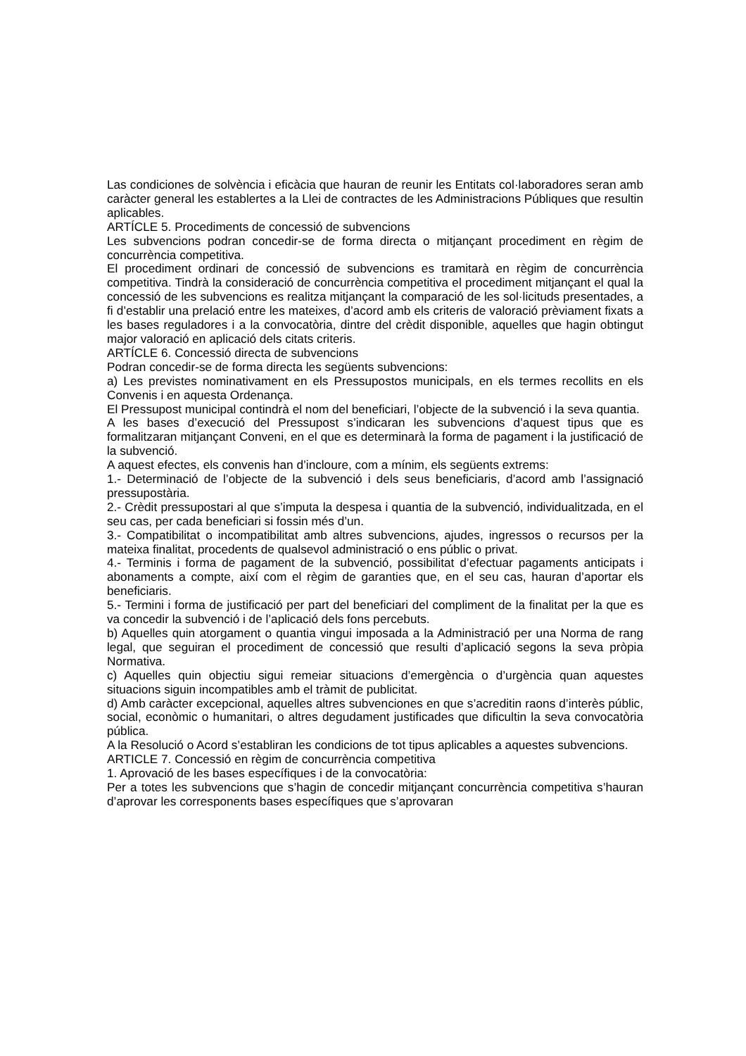Las condiciones de solvència i eficàcia que hauran de reunir les Entitats col·laboradores seran amb caràcter general les establertes a la Llei de contractes de les Administracions Públiques que resultin aplicables.
ARTÍCLE 5. Procediments de concessió de subvencions
Les subvencions podran concedir-se de forma directa o mitjançant procediment en règim de concurrència competitiva.
El procediment ordinari de concessió de subvencions es tramitarà en règim de concurrència competitiva. Tindrà la consideració de concurrència competitiva el procediment mitjançant el qual la concessió de les subvencions es realitza mitjançant la comparació de les sol·licituds presentades, a fi d’establir una prelació entre les mateixes, d’acord amb els criteris de valoració prèviament fixats a les bases reguladores i a la convocatòria, dintre del crèdit disponible, aquelles que hagin obtingut major valoració en aplicació dels citats criteris.
ARTÍCLE 6. Concessió directa de subvencions
Podran concedir-se de forma directa les següents subvencions:
a) Les previstes nominativament en els Pressupostos municipals, en els termes recollits en els Convenis i en aquesta Ordenança.
El Pressupost municipal contindrà el nom del beneficiari, l’objecte de la subvenció i la seva quantia.
A les bases d’execució del Pressupost s’indicaran les subvencions d’aquest tipus que es formalitzaran mitjançant Conveni, en el que es determinarà la forma de pagament i la justificació de la subvenció.
A aquest efectes, els convenis han d’incloure, com a mínim, els següents extrems:
1.- Determinació de l’objecte de la subvenció i dels seus beneficiaris, d’acord amb l’assignació pressupostària.
2.- Crèdit pressupostari al que s’imputa la despesa i quantia de la subvenció, individualitzada, en el seu cas, per cada beneficiari si fossin més d’un.
3.- Compatibilitat o incompatibilitat amb altres subvencions, ajudes, ingressos o recursos per la mateixa finalitat, procedents de qualsevol administració o ens públic o privat.
4.- Terminis i forma de pagament de la subvenció, possibilitat d’efectuar pagaments anticipats i abonaments a compte, així com el règim de garanties que, en el seu cas, hauran d’aportar els beneficiaris.
5.- Termini i forma de justificació per part del beneficiari del compliment de la finalitat per la que es va concedir la subvenció i de l’aplicació dels fons percebuts.
b) Aquelles quin atorgament o quantia vingui imposada a la Administració per una Norma de rang legal, que seguiran el procediment de concessió que resulti d’aplicació segons la seva pròpia Normativa.
c) Aquelles quin objectiu sigui remeiar situacions d’emergència o d’urgència quan aquestes situacions siguin incompatibles amb el tràmit de publicitat.
d) Amb caràcter excepcional, aquelles altres subvenciones en que s’acreditin raons d’interès públic, social, econòmic o humanitari, o altres degudament justificades que dificultin la seva convocatòria pública.
A la Resolució o Acord s’establiran les condicions de tot tipus aplicables a aquestes subvencions.
ARTICLE 7. Concessió en règim de concurrència competitiva
1. Aprovació de les bases específiques i de la convocatòria:
Per a totes les subvencions que s’hagin de concedir mitjançant concurrència competitiva s’hauran d’aprovar les corresponents bases específiques que s’aprovaran